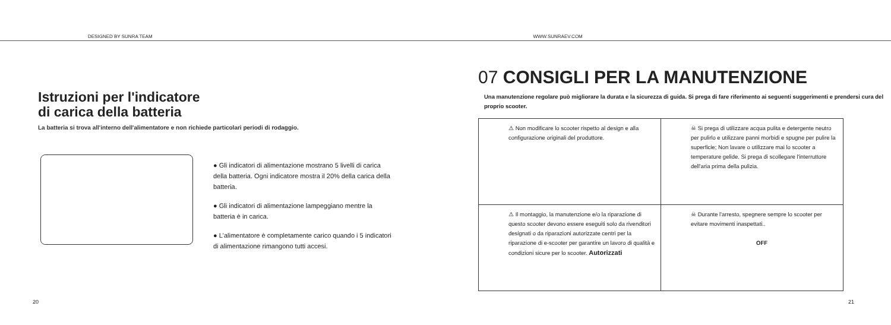DESIGNED BY SUNRA TEAM
WWW.SUNRAEV.COM
Istruzioni per l'indicatore
di carica della batteria
La batteria si trova all'interno dell'alimentatore e non richiede particolari periodi di rodaggio.
● Gli indicatori di alimentazione mostrano 5 livelli di carica della batteria. Ogni indicatore mostra il 20% della carica della batteria.
● Gli indicatori di alimentazione lampeggiano mentre la batteria è in carica.
● L'alimentatore è completamente carico quando i 5 indicatori di alimentazione rimangono tutti accesi.
20
07 CONSIGLI PER LA MANUTENZIONE
Una manutenzione regolare può migliorare la durata e la sicurezza di guida. Si prega di fare riferimento ai seguenti suggerimenti e prendersi cura del proprio scooter.
| ⚠ Non modificare lo scooter rispetto al design e alla configurazione originali del produttore. | ☠ Si prega di utilizzare acqua pulita e detergente neutro per pulirlo e utilizzare panni morbidi e spugne per pulire la superficie; Non lavare o utilizzare mai lo scooter a temperature gelide. Si prega di scollegare l'interruttore dell'aria prima della pulizia. |
| ⚠ Il montaggio, la manutenzione e/o la riparazione di questo scooter devono essere eseguiti solo da rivenditori designati o da riparazioni autorizzate centri per la riparazione di e-scooter per garantire un lavoro di qualità e condizioni sicure per lo scooter. Autorizzati | ☠ Durante l'arresto, spegnere sempre lo scooter per evitare movimenti inaspettati.. OFF |
21